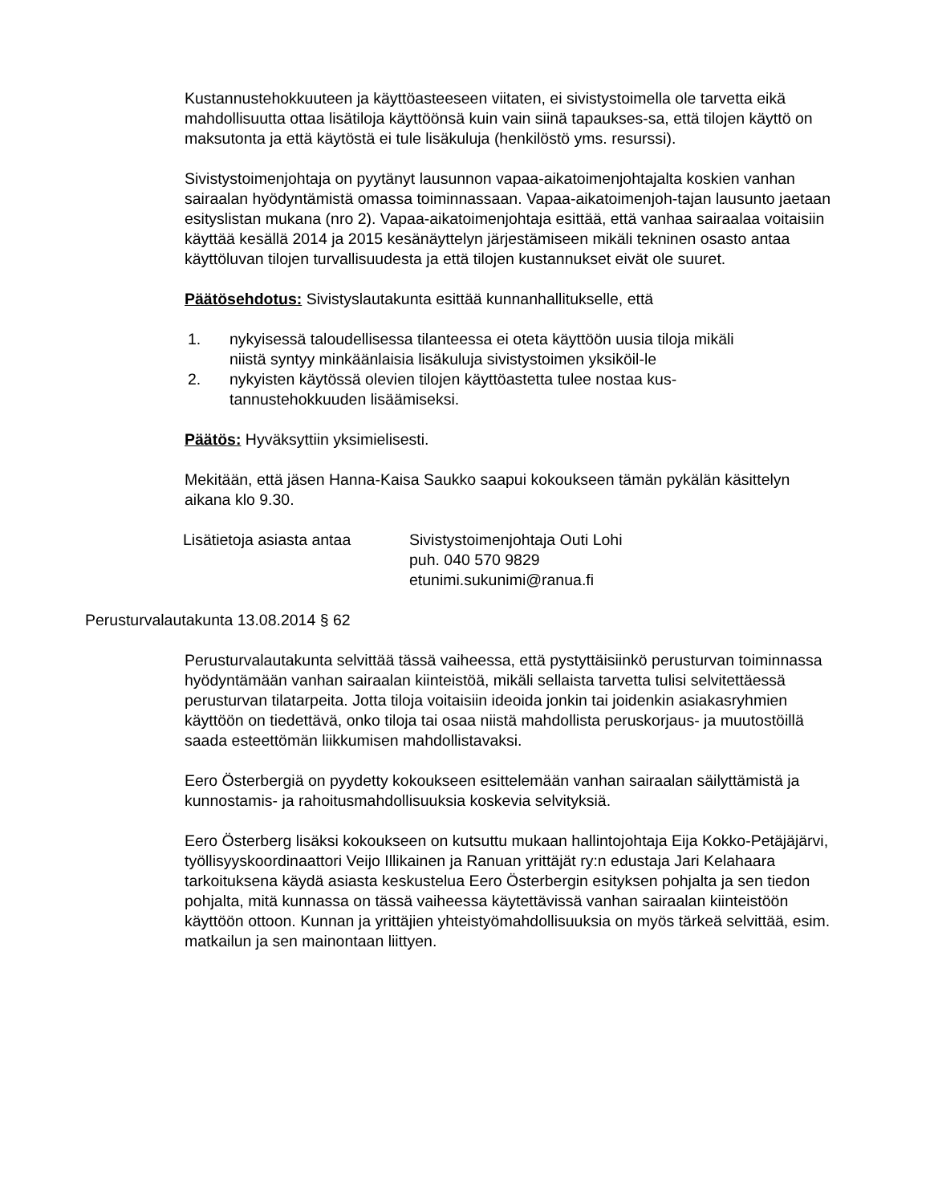Kustannustehokkuuteen ja käyttöasteeseen viitaten, ei sivistystoimella ole tarvetta eikä mahdollisuutta ottaa lisätiloja käyttöönsä kuin vain siinä tapaukses-sa, että tilojen käyttö on maksutonta ja että käytöstä ei tule lisäkuluja (henkilöstö yms. resurssi).
Sivistystoimenjohtaja on pyytänyt lausunnon vapaa-aikatoimenjohtajalta koskien vanhan sairaalan hyödyntämistä omassa toiminnassaan. Vapaa-aikatoimenjoh-tajan lausunto jaetaan esityslistan mukana (nro 2). Vapaa-aikatoimenjohtaja esittää, että vanhaa sairaalaa voitaisiin käyttää kesällä 2014 ja 2015 kesänäyttelyn järjestämiseen mikäli tekninen osasto antaa käyttöluvan tilojen turvallisuudesta ja että tilojen kustannukset eivät ole suuret.
Päätösehdotus: Sivistyslautakunta esittää kunnanhallitukselle, että
1. nykyisessä taloudellisessa tilanteessa ei oteta käyttöön uusia tiloja mikäli niistä syntyy minkäänlaisia lisäkuluja sivistystoimen yksiköil-le
2. nykyisten käytössä olevien tilojen käyttöastetta tulee nostaa kus-tannustehokkuuden lisäämiseksi.
Päätös: Hyväksyttiin yksimielisesti.
Mekitään, että jäsen Hanna-Kaisa Saukko saapui kokoukseen tämän pykälän käsittelyn aikana klo 9.30.
Lisätietoja asiasta antaa
Sivistystoimenjohtaja Outi Lohi
puh. 040 570 9829
etunimi.sukunimi@ranua.fi
Perusturvalautakunta 13.08.2014 § 62
Perusturvalautakunta selvittää tässä vaiheessa, että pystyttäisiinkö perusturvan toiminnassa hyödyntämään vanhan sairaalan kiinteistöä, mikäli sellaista tarvetta tulisi selvitettäessä perusturvan tilatarpeita. Jotta tiloja voitaisiin ideoida jonkin tai joidenkin asiakasryhmien käyttöön on tiedettävä, onko tiloja tai osaa niistä mahdollista peruskorjaus- ja muutostöillä saada esteettömän liikkumisen mahdollistavaksi.
Eero Österbergiä on pyydetty kokoukseen esittelemään vanhan sairaalan säilyttämistä ja kunnostamis- ja rahoitusmahdollisuuksia koskevia selvityksiä.
Eero Österberg lisäksi kokoukseen on kutsuttu mukaan hallintojohtaja Eija Kokko-Petäjäjärvi, työllisyyskoordinaattori Veijo Illikainen ja Ranuan yrittäjät ry:n edustaja Jari Kelahaara tarkoituksena käydä asiasta keskustelua Eero Österbergin esityksen pohjalta ja sen tiedon pohjalta, mitä kunnassa on tässä vaiheessa käytettävissä vanhan sairaalan kiinteistöön käyttöön ottoon. Kunnan ja yrittäjien yhteistyömahdollisuuksia on myös tärkeä selvittää, esim. matkailun ja sen mainontaan liittyen.